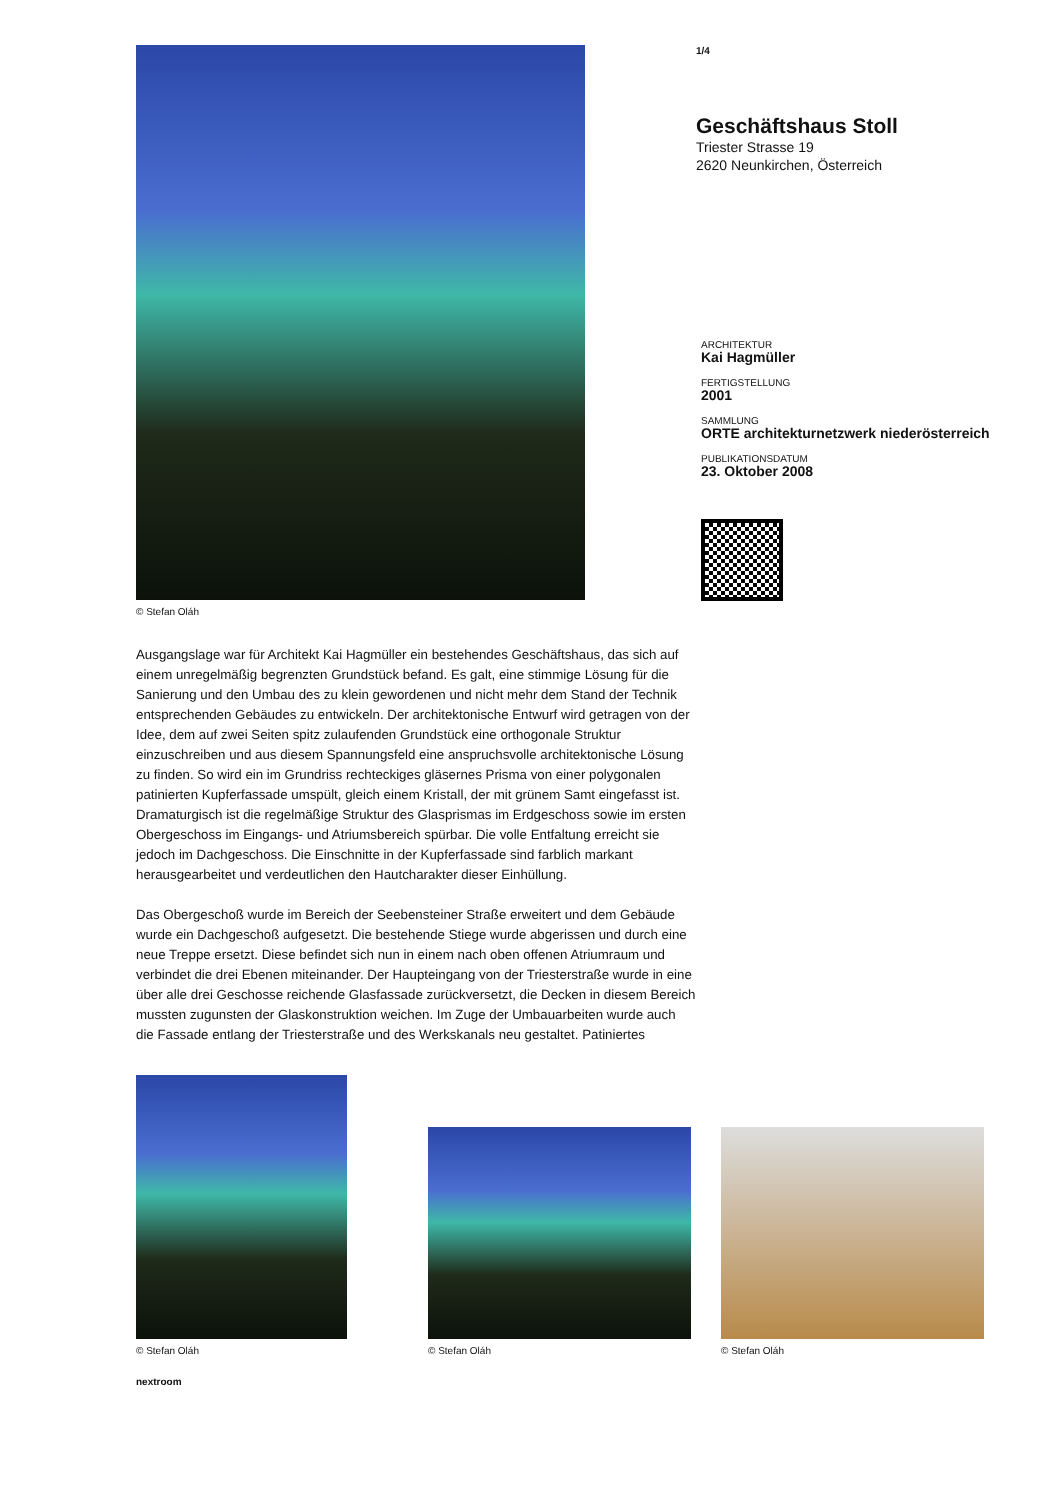© Stefan Oláh
Ausgangslage war für Architekt Kai Hagmüller ein bestehendes Geschäftshaus, das sich auf einem unregelmäßig begrenzten Grundstück befand. Es galt, eine stimmige Lösung für die Sanierung und den Umbau des zu klein gewordenen und nicht mehr dem Stand der Technik entsprechenden Gebäudes zu entwickeln. Der architektonische Entwurf wird getragen von der Idee, dem auf zwei Seiten spitz zulaufenden Grundstück eine orthogonale Struktur einzuschreiben und aus diesem Spannungsfeld eine anspruchsvolle architektonische Lösung zu finden. So wird ein im Grundriss rechteckiges gläsernes Prisma von einer polygonalen patinierten Kupferfassade umspült, gleich einem Kristall, der mit grünem Samt eingefasst ist. Dramaturgisch ist die regelmäßige Struktur des Glasprismas im Erdgeschoss sowie im ersten Obergeschoss im Eingangs- und Atriumsbereich spürbar. Die volle Entfaltung erreicht sie jedoch im Dachgeschoss. Die Einschnitte in der Kupferfassade sind farblich markant herausgearbeitet und verdeutlichen den Hautcharakter dieser Einhüllung.
Das Obergeschoß wurde im Bereich der Seebensteiner Straße erweitert und dem Gebäude wurde ein Dachgeschoß aufgesetzt. Die bestehende Stiege wurde abgerissen und durch eine neue Treppe ersetzt. Diese befindet sich nun in einem nach oben offenen Atriumraum und verbindet die drei Ebenen miteinander. Der Haupteingang von der Triesterstraße wurde in eine über alle drei Geschosse reichende Glasfassade zurückversetzt, die Decken in diesem Bereich mussten zugunsten der Glaskonstruktion weichen. Im Zuge der Umbauarbeiten wurde auch die Fassade entlang der Triesterstraße und des Werkskanals neu gestaltet. Patiniertes
1/4
Geschäftshaus Stoll
Triester Strasse 19
2620 Neunkirchen, Österreich
ARCHITEKTUR
Kai Hagmüller
FERTIGSTELLUNG
2001
SAMMLUNG
ORTE architekturnetzwerk niederösterreich
PUBLIKATIONSDATUM
23. Oktober 2008
© Stefan Oláh
© Stefan Oláh
© Stefan Oláh
nextroom